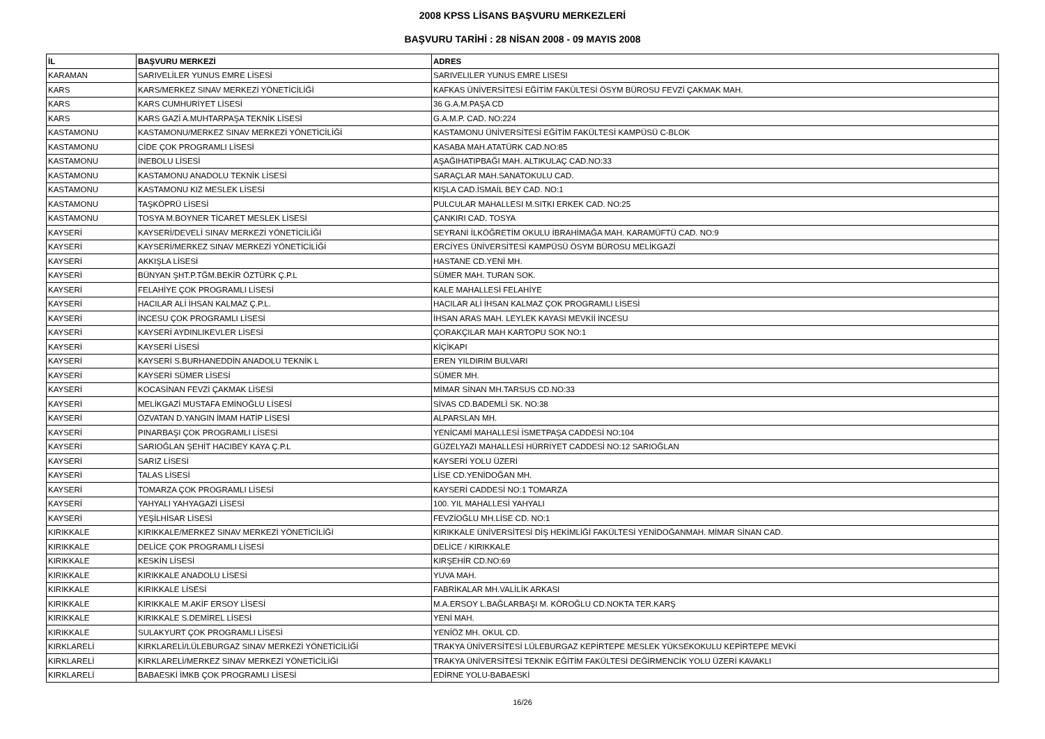2008 KPSS LİSANS BAŞVURU MERKEZLERİ
BAŞVURU TARİHİ : 28 NİSAN 2008 - 09 MAYIS 2008
| İL | BAŞVURU MERKEZİ | ADRES |
| --- | --- | --- |
| KARAMAN | SARIVELİLER YUNUS EMRE LİSESİ | SARIVELILER YUNUS EMRE LISESI |
| KARS | KARS/MERKEZ SINAV MERKEZİ YÖNETİCİLİĞİ | KAFKAS ÜNİVERSİTESİ EĞİTİM FAKÜLTESİ ÖSYM BÜROSU FEVZİ ÇAKMAK MAH. |
| KARS | KARS CUMHURİYET LİSESİ | 36 G.A.M.PAŞA CD |
| KARS | KARS GAZİ A.MUHTARPAŞA TEKNİK LİSESİ | G.A.M.P. CAD. NO:224 |
| KASTAMONU | KASTAMONU/MERKEZ SINAV MERKEZİ YÖNETİCİLİĞİ | KASTAMONU ÜNİVERSİTESİ EĞİTİM FAKÜLTESİ KAMPÜSÜ C-BLOK |
| KASTAMONU | CİDE ÇOK PROGRAMLI LİSESİ | KASABA MAH.ATATÜRK CAD.NO:85 |
| KASTAMONU | İNEBOLU LİSESİ | AŞAĞIHATIPBAĞI MAH. ALTIKULAÇ CAD.NO:33 |
| KASTAMONU | KASTAMONU ANADOLU TEKNİK LİSESİ | SARAÇLAR MAH.SANATOKULU CAD. |
| KASTAMONU | KASTAMONU KIZ MESLEK LİSESİ | KIŞLA CAD.İSMAİL BEY CAD. NO:1 |
| KASTAMONU | TAŞKÖPRÜ LİSESİ | PULCULAR MAHALLESI M.SITKI ERKEK CAD. NO:25 |
| KASTAMONU | TOSYA M.BOYNER TİCARET MESLEK LİSESİ | ÇANKIRI CAD. TOSYA |
| KAYSERİ | KAYSERİ/DEVELİ SINAV MERKEZİ YÖNETİCİLİĞİ | SEYRANİ İLKÖĞRETİM OKULU İBRAHİMAĞA MAH. KARAMÜFTÜ CAD. NO:9 |
| KAYSERİ | KAYSERİ/MERKEZ SINAV MERKEZİ YÖNETİCİLİĞİ | ERCİYES ÜNİVERSİTESİ KAMPÜSÜ ÖSYM BÜROSU MELİKGAZİ |
| KAYSERİ | AKKIŞLA LİSESİ | HASTANE CD.YENİ MH. |
| KAYSERİ | BÜNYAN ŞHT.P.TĞM.BEKİR ÖZTÜRK Ç.P.L | SÜMER MAH. TURAN SOK. |
| KAYSERİ | FELAHİYE ÇOK PROGRAMLI LİSESİ | KALE MAHALLESİ FELAHİYE |
| KAYSERİ | HACILAR ALİ İHSAN KALMAZ Ç.P.L. | HACILAR ALİ İHSAN KALMAZ ÇOK PROGRAMLI LİSESİ |
| KAYSERİ | İNCESU ÇOK PROGRAMLI LİSESİ | İHSAN ARAS MAH. LEYLEK KAYASI MEVKİİ İNCESU |
| KAYSERİ | KAYSERİ AYDINLIKEVLER LİSESİ | ÇORAKÇILAR MAH KARTOPU SOK NO:1 |
| KAYSERİ | KAYSERİ LİSESİ | KİÇİKAPI |
| KAYSERİ | KAYSERİ S.BURHANEDDİN ANADOLU TEKNİK L | EREN YILDIRIM BULVARI |
| KAYSERİ | KAYSERİ SÜMER LİSESİ | SÜMER MH. |
| KAYSERİ | KOCASİNAN FEVZİ ÇAKMAK LİSESİ | MİMAR SİNAN MH.TARSUS CD.NO:33 |
| KAYSERİ | MELİKGAZİ MUSTAFA EMİNOĞLU LİSESİ | SİVAS CD.BADEMLİ SK. NO:38 |
| KAYSERİ | ÖZVATAN D.YANGIN İMAM HATİP LİSESİ | ALPARSLAN MH. |
| KAYSERİ | PINARBAŞI ÇOK PROGRAMLI LİSESİ | YENİCAMİ MAHALLESİ İSMETPAŞA CADDESİ NO:104 |
| KAYSERİ | SARIOĞLAN ŞEHİT HACIBEY KAYA Ç.P.L | GÜZELYAZI MAHALLESİ HÜRRİYET CADDESİ NO:12 SARIOĞLAN |
| KAYSERİ | SARIZ LİSESİ | KAYSERİ YOLU ÜZERİ |
| KAYSERİ | TALAS LİSESİ | LİSE CD.YENİDOĞAN MH. |
| KAYSERİ | TOMARZA ÇOK PROGRAMLI LİSESİ | KAYSERİ CADDESİ NO:1 TOMARZA |
| KAYSERİ | YAHYALI YAHYAGAZİ LİSESİ | 100. YIL MAHALLESİ YAHYALI |
| KAYSERİ | YEŞİLHİSAR LİSESİ | FEVZİOĞLU MH.LİSE CD. NO:1 |
| KIRIKKALE | KIRIKKALE/MERKEZ SINAV MERKEZİ YÖNETİCİLİĞİ | KIRIKKALE ÜNİVERSİTESİ DİŞ HEKİMLİĞİ FAKÜLTESİ YENİDOĞANMAH. MİMAR SİNAN CAD. |
| KIRIKKALE | DELİCE ÇOK PROGRAMLI LİSESİ | DELİCE / KIRIKKALE |
| KIRIKKALE | KESKİN LİSESİ | KIRŞEHİR CD.NO:69 |
| KIRIKKALE | KIRIKKALE ANADOLU LİSESİ | YUVA MAH. |
| KIRIKKALE | KIRIKKALE LİSESİ | FABRİKALAR MH.VALİLİK ARKASI |
| KIRIKKALE | KIRIKKALE M.AKİF ERSOY LİSESİ | M.A.ERSOY L.BAĞLARBAŞI M. KÖROĞLU CD.NOKTA TER.KARŞ |
| KIRIKKALE | KIRIKKALE S.DEMİREL LİSESİ | YENİ MAH. |
| KIRIKKALE | SULAKYURT ÇOK PROGRAMLI LİSESİ | YENİÖZ MH. OKUL CD. |
| KIRKLARELİ | KIRKLARELİ/LÜLEBURGAZ SINAV MERKEZİ YÖNETİCİLİĞİ | TRAKYA ÜNİVERSİTESİ LÜLEBURGAZ KEPİRTEPE MESLEK YÜKSEKOKULU KEPİRTEPE MEVKİ |
| KIRKLARELİ | KIRKLARELİ/MERKEZ SINAV MERKEZİ YÖNETİCİLİĞİ | TRAKYA ÜNİVERSİTESİ TEKNİK EĞİTİM FAKÜLTESİ DEĞİRMENCİK YOLU ÜZERİ KAVAKLI |
| KIRKLARELİ | BABAESKİ İMKB ÇOK PROGRAMLI LİSESİ | EDİRNE YOLU-BABAESKİ |
16/26